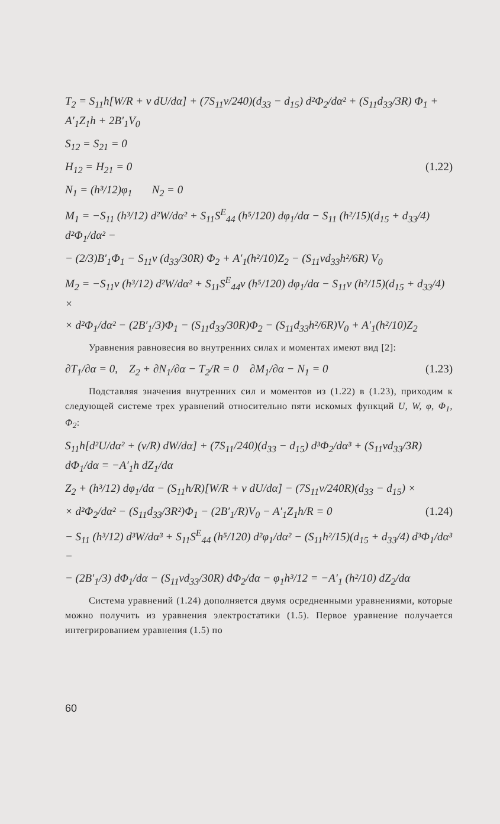T<sub>2</sub> = S<sub>11</sub>h[W/R + ν dU/dα] + (7S<sub>11</sub>ν/240)(d<sub>33</sub> − d<sub>15</sub>) d²Φ<sub>2</sub>/dα² + (S<sub>11</sub>d<sub>33</sub>/3R) Φ<sub>1</sub> + A′<sub>1</sub>Z<sub>1</sub>h + 2B′<sub>1</sub>V<sub>0</sub>
S<sub>12</sub> = S<sub>21</sub> = 0
H<sub>12</sub> = H<sub>21</sub> = 0 (1.22)
N<sub>1</sub> = (h³/12)φ<sub>1</sub> N<sub>2</sub> = 0
M<sub>1</sub> = −S<sub>11</sub> (h³/12) d²W/dα² + S<sub>11</sub>S<sup>E</sup><sub>44</sub> (h⁵/120) dφ<sub>1</sub>/dα − S<sub>11</sub> (h²/15)(d<sub>15</sub> + d<sub>33</sub>/4) d²Φ<sub>1</sub>/dα² −
− (2/3)B′<sub>1</sub>Φ<sub>1</sub> − S<sub>11</sub>ν (d<sub>33</sub>/30R) Φ<sub>2</sub> + A′<sub>1</sub>(h²/10)Z<sub>2</sub> − (S<sub>11</sub>νd<sub>33</sub>h²/6R) V<sub>0</sub>
M<sub>2</sub> = −S<sub>11</sub>ν (h³/12) d²W/dα² + S<sub>11</sub>S<sup>E</sup><sub>44</sub>ν (h⁵/120) dφ<sub>1</sub>/dα − S<sub>11</sub>ν (h²/15)(d<sub>15</sub> + d<sub>33</sub>/4) ×
× d²Φ<sub>1</sub>/dα² − (2B′<sub>1</sub>/3)Φ<sub>1</sub> − (S<sub>11</sub>d<sub>33</sub>/30R)Φ<sub>2</sub> − (S<sub>11</sub>d<sub>33</sub>h²/6R)V<sub>0</sub> + A′<sub>1</sub>(h²/10)Z<sub>2</sub>
Уравнения равновесия во внутренних силах и моментах имеют вид [2]:
∂T<sub>1</sub>/∂α = 0, Z<sub>2</sub> + ∂N<sub>1</sub>/∂α − T<sub>2</sub>/R = 0 ∂M<sub>1</sub>/∂α − N<sub>1</sub> = 0 (1.23)
Подставляя значения внутренних сил и моментов из (1.22) в (1.23), приходим к следующей системе трех уравнений относительно пяти искомых функций U, W, φ, Φ<sub>1</sub>, Φ<sub>2</sub>:
S<sub>11</sub>h[d²U/dα² + (ν/R) dW/dα] + (7S<sub>11</sub>/240)(d<sub>33</sub> − d<sub>15</sub>) d³Φ<sub>2</sub>/dα³ + (S<sub>11</sub>νd<sub>33</sub>/3R) dΦ<sub>1</sub>/dα = −A′<sub>1</sub>h dZ<sub>1</sub>/dα
Z<sub>2</sub> + (h³/12) dφ<sub>1</sub>/dα − (S<sub>11</sub>h/R)[W/R + ν dU/dα] − (7S<sub>11</sub>ν/240R)(d<sub>33</sub> − d<sub>15</sub>) ×
× d²Φ<sub>2</sub>/dα² − (S<sub>11</sub>d<sub>33</sub>/3R²)Φ<sub>1</sub> − (2B′<sub>1</sub>/R)V<sub>0</sub> − A′<sub>1</sub>Z<sub>1</sub>h/R = 0 (1.24)
− S<sub>11</sub> (h³/12) d³W/dα³ + S<sub>11</sub>S<sup>E</sup><sub>44</sub> (h⁵/120) d²φ<sub>1</sub>/dα² − (S<sub>11</sub>h²/15)(d<sub>15</sub> + d<sub>33</sub>/4) d³Φ<sub>1</sub>/dα³ −
− (2B′<sub>1</sub>/3) dΦ<sub>1</sub>/dα − (S<sub>11</sub>νd<sub>33</sub>/30R) dΦ<sub>2</sub>/dα − φ<sub>1</sub>h³/12 = −A′<sub>1</sub> (h²/10) dZ<sub>2</sub>/dα
Система уравнений (1.24) дополняется двумя осредненными уравнениями, которые можно получить из уравнения электростатики (1.5). Первое уравнение получается интегрированием уравнения (1.5) по
60